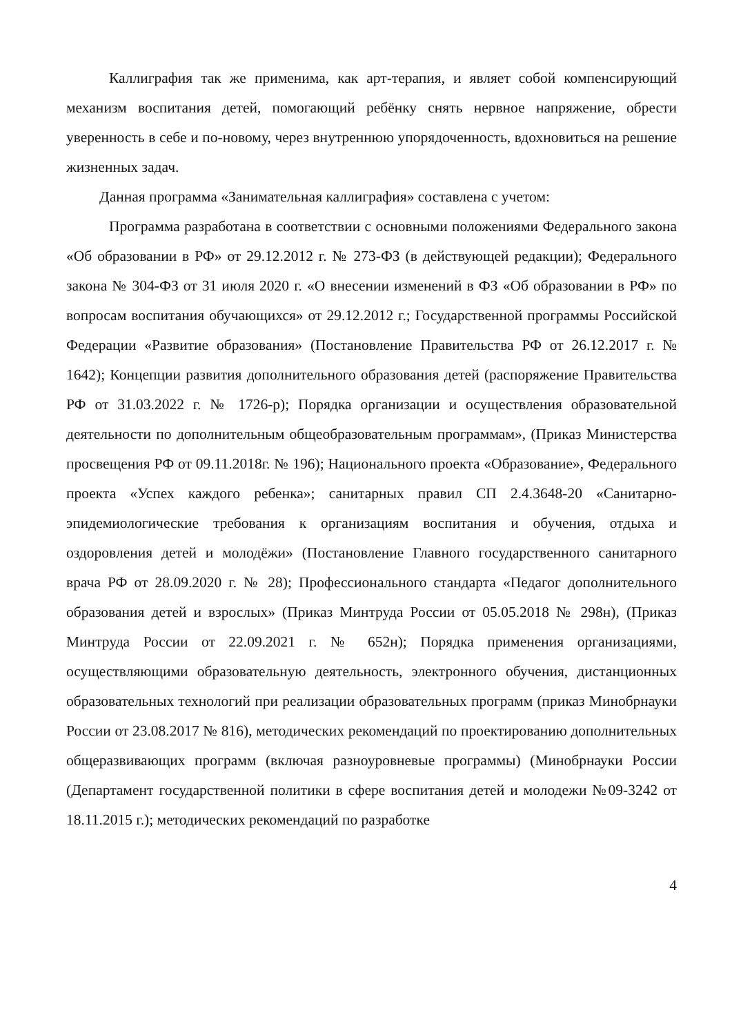Каллиграфия так же применима, как арт-терапия, и являет собой компенсирующий механизм воспитания детей, помогающий ребёнку снять нервное напряжение, обрести уверенность в себе и по-новому, через внутреннюю упорядоченность, вдохновиться на решение жизненных задач.
Данная программа «Занимательная каллиграфия» составлена с учетом:
Программа разработана в соответствии с основными положениями Федерального закона «Об образовании в РФ» от 29.12.2012 г. № 273-ФЗ (в действующей редакции); Федерального закона № 304-ФЗ от 31 июля 2020 г. «О внесении изменений в ФЗ «Об образовании в РФ» по вопросам воспитания обучающихся» от 29.12.2012 г.; Государственной программы Российской Федерации «Развитие образования» (Постановление Правительства РФ от 26.12.2017 г. № 1642); Концепции развития дополнительного образования детей (распоряжение Правительства РФ от 31.03.2022 г. № 1726-р); Порядка организации и осуществления образовательной деятельности по дополнительным общеобразовательным программам», (Приказ Министерства просвещения РФ от 09.11.2018г. № 196); Национального проекта «Образование», Федерального проекта «Успех каждого ребенка»; санитарных правил СП 2.4.3648-20 «Санитарно-эпидемиологические требования к организациям воспитания и обучения, отдыха и оздоровления детей и молодёжи» (Постановление Главного государственного санитарного врача РФ от 28.09.2020 г. № 28); Профессионального стандарта «Педагог дополнительного образования детей и взрослых» (Приказ Минтруда России от 05.05.2018 № 298н), (Приказ Минтруда России от 22.09.2021 г. № 652н); Порядка применения организациями, осуществляющими образовательную деятельность, электронного обучения, дистанционных образовательных технологий при реализации образовательных программ (приказ Минобрнауки России от 23.08.2017 № 816), методических рекомендаций по проектированию дополнительных общеразвивающих программ (включая разноуровневые программы) (Минобрнауки России (Департамент государственной политики в сфере воспитания детей и молодежи №09-3242 от 18.11.2015 г.); методических рекомендаций по разработке
4